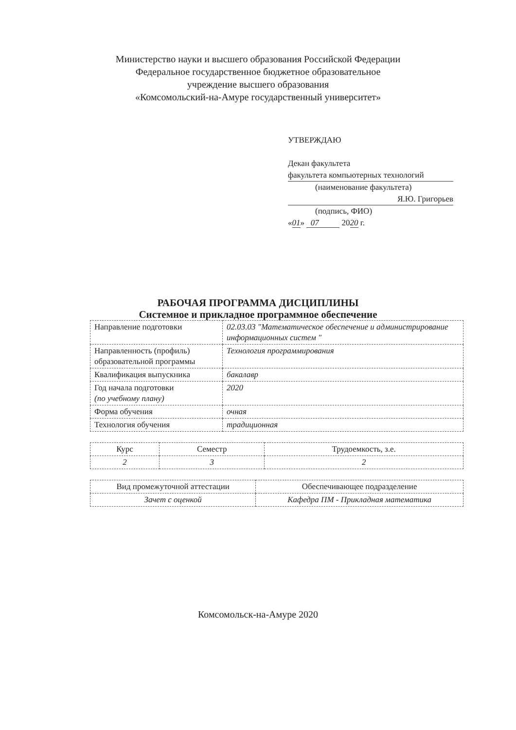Министерство науки и высшего образования Российской Федерации
Федеральное государственное бюджетное образовательное
учреждение высшего образования
«Комсомольский-на-Амуре государственный университет»
УТВЕРЖДАЮ
Декан факультета
факультета компьютерных технологий
(наименование факультета)
Я.Ю. Григорьев
(подпись, ФИО)
«01» 07 2020 г.
РАБОЧАЯ ПРОГРАММА ДИСЦИПЛИНЫ
Системное и прикладное программное обеспечение
| Направление подготовки | 02.03.03 "Математическое обеспечение и администрирование информационных систем " |
| Направленность (профиль) образовательной программы | Технология программирования |
| Квалификация выпускника | бакалавр |
| Год начала подготовки (по учебному плану) | 2020 |
| Форма обучения | очная |
| Технология обучения | традиционная |
| Курс | Семестр | Трудоемкость, з.е. |
| --- | --- | --- |
| 2 | 3 | 2 |
| Вид промежуточной аттестации | Обеспечивающее подразделение |
| --- | --- |
| Зачет с оценкой | Кафедра ПМ - Прикладная математика |
Комсомольск-на-Амуре 2020